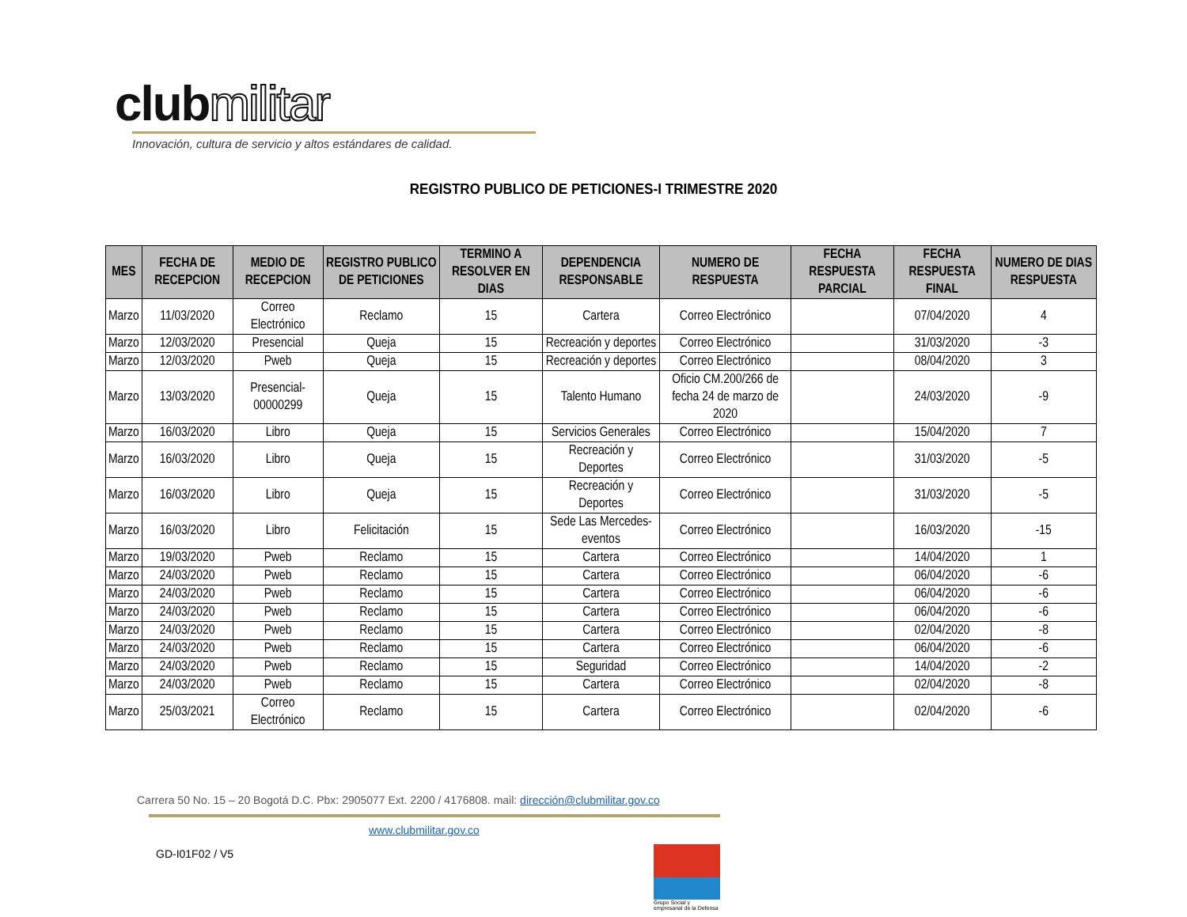clubmilitar
Innovación, cultura de servicio y altos estándares de calidad.
REGISTRO PUBLICO DE PETICIONES-I TRIMESTRE 2020
| MES | FECHA DE RECEPCION | MEDIO DE RECEPCION | REGISTRO PUBLICO DE PETICIONES | TERMINO A RESOLVER EN DIAS | DEPENDENCIA RESPONSABLE | NUMERO DE RESPUESTA | FECHA RESPUESTA PARCIAL | FECHA RESPUESTA FINAL | NUMERO DE DIAS RESPUESTA |
| --- | --- | --- | --- | --- | --- | --- | --- | --- | --- |
| Marzo | 11/03/2020 | Correo Electrónico | Reclamo | 15 | Cartera | Correo Electrónico | | 07/04/2020 | 4 |
| Marzo | 12/03/2020 | Presencial | Queja | 15 | Recreación y deportes | Correo Electrónico | | 31/03/2020 | -3 |
| Marzo | 12/03/2020 | Pweb | Queja | 15 | Recreación y deportes | Correo Electrónico | | 08/04/2020 | 3 |
| Marzo | 13/03/2020 | Presencial-00000299 | Queja | 15 | Talento Humano | Oficio CM.200/266 de fecha 24 de marzo de 2020 | | 24/03/2020 | -9 |
| Marzo | 16/03/2020 | Libro | Queja | 15 | Servicios Generales | Correo Electrónico | | 15/04/2020 | 7 |
| Marzo | 16/03/2020 | Libro | Queja | 15 | Recreación y Deportes | Correo Electrónico | | 31/03/2020 | -5 |
| Marzo | 16/03/2020 | Libro | Queja | 15 | Recreación y Deportes | Correo Electrónico | | 31/03/2020 | -5 |
| Marzo | 16/03/2020 | Libro | Felicitación | 15 | Sede Las Mercedes-eventos | Correo Electrónico | | 16/03/2020 | -15 |
| Marzo | 19/03/2020 | Pweb | Reclamo | 15 | Cartera | Correo Electrónico | | 14/04/2020 | 1 |
| Marzo | 24/03/2020 | Pweb | Reclamo | 15 | Cartera | Correo Electrónico | | 06/04/2020 | -6 |
| Marzo | 24/03/2020 | Pweb | Reclamo | 15 | Cartera | Correo Electrónico | | 06/04/2020 | -6 |
| Marzo | 24/03/2020 | Pweb | Reclamo | 15 | Cartera | Correo Electrónico | | 06/04/2020 | -6 |
| Marzo | 24/03/2020 | Pweb | Reclamo | 15 | Cartera | Correo Electrónico | | 02/04/2020 | -8 |
| Marzo | 24/03/2020 | Pweb | Reclamo | 15 | Cartera | Correo Electrónico | | 06/04/2020 | -6 |
| Marzo | 24/03/2020 | Pweb | Reclamo | 15 | Seguridad | Correo Electrónico | | 14/04/2020 | -2 |
| Marzo | 24/03/2020 | Pweb | Reclamo | 15 | Cartera | Correo Electrónico | | 02/04/2020 | -8 |
| Marzo | 25/03/2021 | Correo Electrónico | Reclamo | 15 | Cartera | Correo Electrónico | | 02/04/2020 | -6 |
Carrera 50 No. 15 – 20 Bogotá D.C. Pbx: 2905077 Ext. 2200 / 4176808. mail: dirección@clubmilitar.gov.co
www.clubmilitar.gov.co
GD-I01F02 / V5
Grupo Social y empresarial de la Defensa